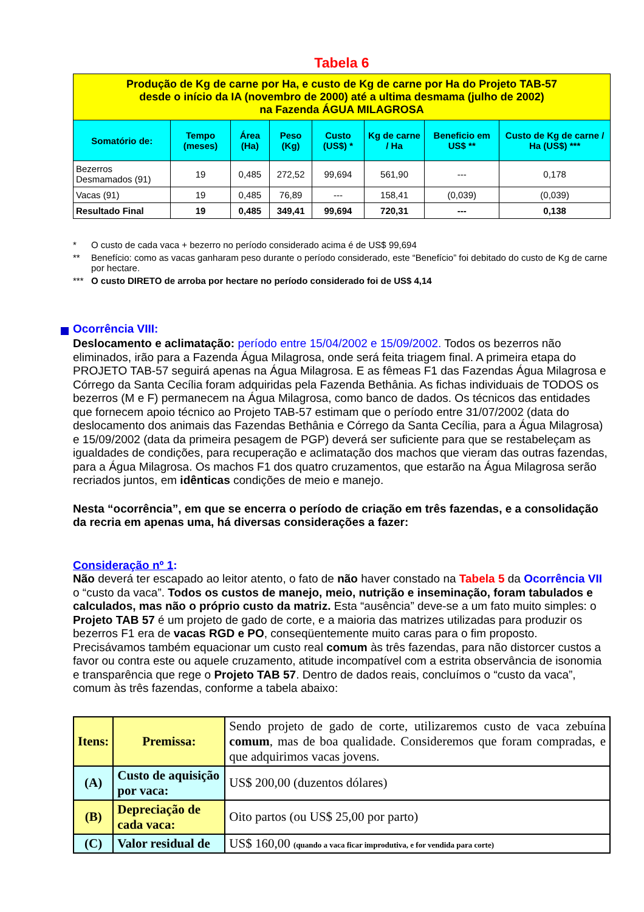Tabela 6
| Produção de Kg de carne por Ha, e custo de Kg de carne por Ha do Projeto TAB-57 desde o início da IA (novembro de 2000) até a ultima desmama (julho de 2002) na Fazenda ÁGUA MILAGROSA | | | | | | | |
| Somatório de: | Tempo (meses) | Área (Ha) | Peso (Kg) | Custo (US$) * | Kg de carne / Ha | Beneficio em US$ ** | Custo de Kg de carne / Ha (US$) *** |
| Bezerros Desmamados (91) | 19 | 0,485 | 272,52 | 99,694 | 561,90 | --- | 0,178 |
| Vacas (91) | 19 | 0,485 | 76,89 | --- | 158,41 | (0,039) | (0,039) |
| Resultado Final | 19 | 0,485 | 349,41 | 99,694 | 720,31 | --- | 0,138 |
* O custo de cada vaca + bezerro no período considerado acima é de US$ 99,694
** Benefício: como as vacas ganharam peso durante o período considerado, este “Benefício” foi debitado do custo de Kg de carne por hectare.
*** O custo DIRETO de arroba por hectare no período considerado foi de US$ 4,14
Ocorrência VIII:
Deslocamento e aclimatação: período entre 15/04/2002 e 15/09/2002. Todos os bezerros não eliminados, irão para a Fazenda Água Milagrosa, onde será feita triagem final. A primeira etapa do PROJETO TAB-57 seguirá apenas na Água Milagrosa. E as fêmeas F1 das Fazendas Água Milagrosa e Córrego da Santa Cecília foram adquiridas pela Fazenda Bethânia. As fichas individuais de TODOS os bezerros (M e F) permanecem na Água Milagrosa, como banco de dados. Os técnicos das entidades que fornecem apoio técnico ao Projeto TAB-57 estimam que o período entre 31/07/2002 (data do deslocamento dos animais das Fazendas Bethânia e Córrego da Santa Cecília, para a Água Milagrosa) e 15/09/2002 (data da primeira pesagem de PGP) deverá ser suficiente para que se restabeleçam as igualdades de condições, para recuperação e aclimatação dos machos que vieram das outras fazendas, para a Água Milagrosa. Os machos F1 dos quatro cruzamentos, que estarão na Água Milagrosa serão recriados juntos, em idênticas condições de meio e manejo.
Nesta “ocorrência”, em que se encerra o período de criação em três fazendas, e a consolidação da recria em apenas uma, há diversas considerações a fazer:
Consideração nº 1:
Não deverá ter escapado ao leitor atento, o fato de não haver constado na Tabela 5 da Ocorrência VII o “custo da vaca”. Todos os custos de manejo, meio, nutrição e inseminação, foram tabulados e calculados, mas não o próprio custo da matriz. Esta “ausência” deve-se a um fato muito simples: o Projeto TAB 57 é um projeto de gado de corte, e a maioria das matrizes utilizadas para produzir os bezerros F1 era de vacas RGD e PO, conseqüentemente muito caras para o fim proposto. Precisávamos também equacionar um custo real comum às três fazendas, para não distorcer custos a favor ou contra este ou aquele cruzamento, atitude incompatível com a estrita observância de isonomia e transparência que rege o Projeto TAB 57. Dentro de dados reais, concluímos o “custo da vaca”, comum às três fazendas, conforme a tabela abaixo:
| Itens: | Premissa: | Sendo projeto de gado de corte, utilizaremos custo de vaca zebuína comum , mas de boa qualidade. Consideremos que foram compradas, e que adquirimos vacas jovens. |
| (A) | Custo de aquisição por vaca: | US$ 200,00 (duzentos dólares) |
| (B) | Depreciação de cada vaca: | Oito partos (ou US$ 25,00 por parto) |
| (C) | Valor residual de | US$ 160,00 (quando a vaca ficar improdutiva, e for vendida para corte) |